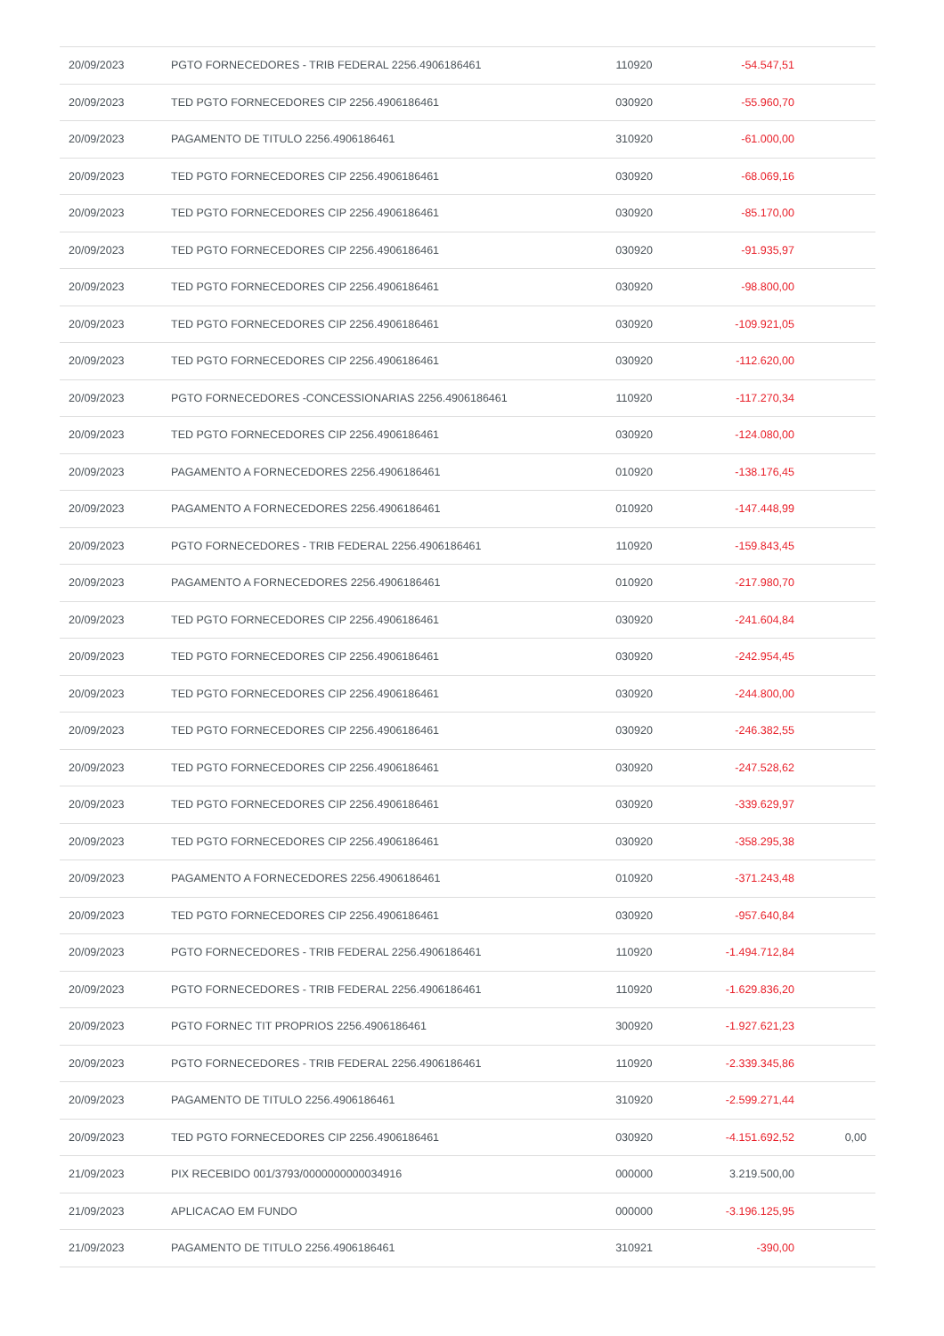| 20/09/2023 | PGTO FORNECEDORES - TRIB FEDERAL 2256.4906186461 | 110920 | -54.547,51 | |
| 20/09/2023 | TED PGTO FORNECEDORES CIP 2256.4906186461 | 030920 | -55.960,70 | |
| 20/09/2023 | PAGAMENTO DE TITULO 2256.4906186461 | 310920 | -61.000,00 | |
| 20/09/2023 | TED PGTO FORNECEDORES CIP 2256.4906186461 | 030920 | -68.069,16 | |
| 20/09/2023 | TED PGTO FORNECEDORES CIP 2256.4906186461 | 030920 | -85.170,00 | |
| 20/09/2023 | TED PGTO FORNECEDORES CIP 2256.4906186461 | 030920 | -91.935,97 | |
| 20/09/2023 | TED PGTO FORNECEDORES CIP 2256.4906186461 | 030920 | -98.800,00 | |
| 20/09/2023 | TED PGTO FORNECEDORES CIP 2256.4906186461 | 030920 | -109.921,05 | |
| 20/09/2023 | TED PGTO FORNECEDORES CIP 2256.4906186461 | 030920 | -112.620,00 | |
| 20/09/2023 | PGTO FORNECEDORES -CONCESSIONARIAS 2256.4906186461 | 110920 | -117.270,34 | |
| 20/09/2023 | TED PGTO FORNECEDORES CIP 2256.4906186461 | 030920 | -124.080,00 | |
| 20/09/2023 | PAGAMENTO A FORNECEDORES 2256.4906186461 | 010920 | -138.176,45 | |
| 20/09/2023 | PAGAMENTO A FORNECEDORES 2256.4906186461 | 010920 | -147.448,99 | |
| 20/09/2023 | PGTO FORNECEDORES - TRIB FEDERAL 2256.4906186461 | 110920 | -159.843,45 | |
| 20/09/2023 | PAGAMENTO A FORNECEDORES 2256.4906186461 | 010920 | -217.980,70 | |
| 20/09/2023 | TED PGTO FORNECEDORES CIP 2256.4906186461 | 030920 | -241.604,84 | |
| 20/09/2023 | TED PGTO FORNECEDORES CIP 2256.4906186461 | 030920 | -242.954,45 | |
| 20/09/2023 | TED PGTO FORNECEDORES CIP 2256.4906186461 | 030920 | -244.800,00 | |
| 20/09/2023 | TED PGTO FORNECEDORES CIP 2256.4906186461 | 030920 | -246.382,55 | |
| 20/09/2023 | TED PGTO FORNECEDORES CIP 2256.4906186461 | 030920 | -247.528,62 | |
| 20/09/2023 | TED PGTO FORNECEDORES CIP 2256.4906186461 | 030920 | -339.629,97 | |
| 20/09/2023 | TED PGTO FORNECEDORES CIP 2256.4906186461 | 030920 | -358.295,38 | |
| 20/09/2023 | PAGAMENTO A FORNECEDORES 2256.4906186461 | 010920 | -371.243,48 | |
| 20/09/2023 | TED PGTO FORNECEDORES CIP 2256.4906186461 | 030920 | -957.640,84 | |
| 20/09/2023 | PGTO FORNECEDORES - TRIB FEDERAL 2256.4906186461 | 110920 | -1.494.712,84 | |
| 20/09/2023 | PGTO FORNECEDORES - TRIB FEDERAL 2256.4906186461 | 110920 | -1.629.836,20 | |
| 20/09/2023 | PGTO FORNEC TIT PROPRIOS 2256.4906186461 | 300920 | -1.927.621,23 | |
| 20/09/2023 | PGTO FORNECEDORES - TRIB FEDERAL 2256.4906186461 | 110920 | -2.339.345,86 | |
| 20/09/2023 | PAGAMENTO DE TITULO 2256.4906186461 | 310920 | -2.599.271,44 | |
| 20/09/2023 | TED PGTO FORNECEDORES CIP 2256.4906186461 | 030920 | -4.151.692,52 | 0,00 |
| 21/09/2023 | PIX RECEBIDO 001/3793/0000000000034916 | 000000 | 3.219.500,00 | |
| 21/09/2023 | APLICACAO EM FUNDO | 000000 | -3.196.125,95 | |
| 21/09/2023 | PAGAMENTO DE TITULO 2256.4906186461 | 310921 | -390,00 | |